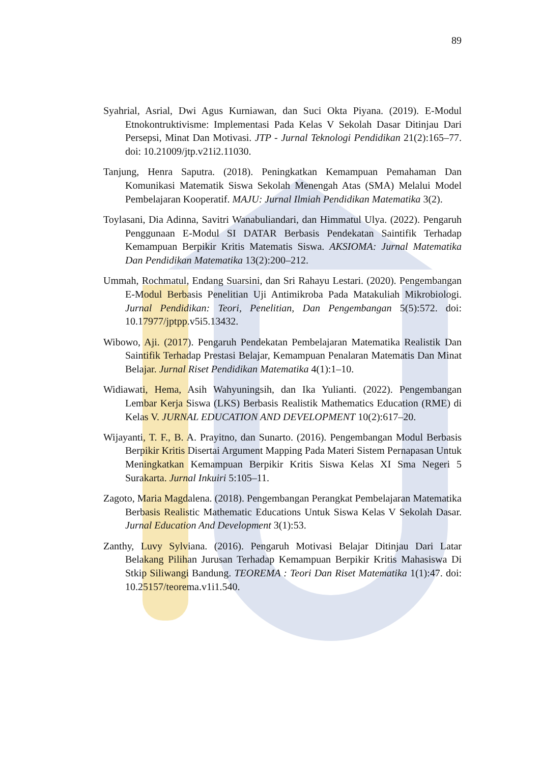89
Syahrial, Asrial, Dwi Agus Kurniawan, dan Suci Okta Piyana. (2019). E-Modul Etnokontruktivisme: Implementasi Pada Kelas V Sekolah Dasar Ditinjau Dari Persepsi, Minat Dan Motivasi. JTP - Jurnal Teknologi Pendidikan 21(2):165–77. doi: 10.21009/jtp.v21i2.11030.
Tanjung, Henra Saputra. (2018). Peningkatkan Kemampuan Pemahaman Dan Komunikasi Matematik Siswa Sekolah Menengah Atas (SMA) Melalui Model Pembelajaran Kooperatif. MAJU: Jurnal Ilmiah Pendidikan Matematika 3(2).
Toylasani, Dia Adinna, Savitri Wanabuliandari, dan Himmatul Ulya. (2022). Pengaruh Penggunaan E-Modul SI DATAR Berbasis Pendekatan Saintifik Terhadap Kemampuan Berpikir Kritis Matematis Siswa. AKSIOMA: Jurnal Matematika Dan Pendidikan Matematika 13(2):200–212.
Ummah, Rochmatul, Endang Suarsini, dan Sri Rahayu Lestari. (2020). Pengembangan E-Modul Berbasis Penelitian Uji Antimikroba Pada Matakuliah Mikrobiologi. Jurnal Pendidikan: Teori, Penelitian, Dan Pengembangan 5(5):572. doi: 10.17977/jptpp.v5i5.13432.
Wibowo, Aji. (2017). Pengaruh Pendekatan Pembelajaran Matematika Realistik Dan Saintifik Terhadap Prestasi Belajar, Kemampuan Penalaran Matematis Dan Minat Belajar. Jurnal Riset Pendidikan Matematika 4(1):1–10.
Widiawati, Hema, Asih Wahyuningsih, dan Ika Yulianti. (2022). Pengembangan Lembar Kerja Siswa (LKS) Berbasis Realistik Mathematics Education (RME) di Kelas V. JURNAL EDUCATION AND DEVELOPMENT 10(2):617–20.
Wijayanti, T. F., B. A. Prayitno, dan Sunarto. (2016). Pengembangan Modul Berbasis Berpikir Kritis Disertai Argument Mapping Pada Materi Sistem Pernapasan Untuk Meningkatkan Kemampuan Berpikir Kritis Siswa Kelas XI Sma Negeri 5 Surakarta. Jurnal Inkuiri 5:105–11.
Zagoto, Maria Magdalena. (2018). Pengembangan Perangkat Pembelajaran Matematika Berbasis Realistic Mathematic Educations Untuk Siswa Kelas V Sekolah Dasar. Jurnal Education And Development 3(1):53.
Zanthy, Luvy Sylviana. (2016). Pengaruh Motivasi Belajar Ditinjau Dari Latar Belakang Pilihan Jurusan Terhadap Kemampuan Berpikir Kritis Mahasiswa Di Stkip Siliwangi Bandung. TEOREMA : Teori Dan Riset Matematika 1(1):47. doi: 10.25157/teorema.v1i1.540.